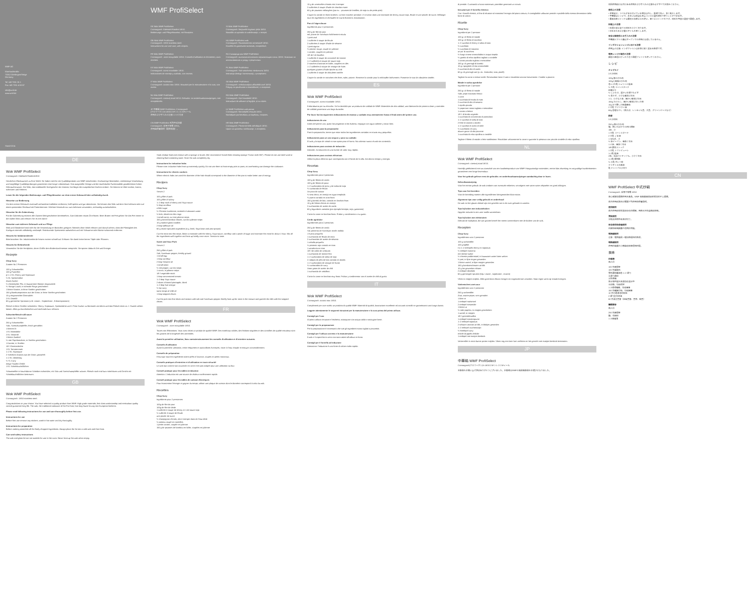WMF AG
Eberhardstraße
73312 Geislingen/Steige
Germany
Tel +49 7331 25 1
Fax +49 7331 4 53 87
info@wmf.de
www.wmf.de
Stand 0214
WMF ProfiSelect
DE Wok WMF ProfiSelect
Cromargan®: Edelstahl Rostfrei 18/10.
Bedienungs- und Pflegehinweise, mit Rezepten.
SI Wok WMF ProfiSelect
Cromargan®: Nerjaveče legirano jeklo 18/10.
Navodila za uporabo in vzdrževanje, z recepti.
GB Wok WMF ProfiSelect
Cromargan®: 18/10 stainless steel.
Instructions for use and care, with recipes.
HU WMF ProfiSelect wok
Cromargan®: Rozsdamentes nemesacél 18/10.
Kezelési és gondozási tanácsok, receptekkel.
FR Wok WMF ProfiSelect
Cromargan® : acier inoxydable 18/10. Conseils d'utilisation et d'entretien, avec recettes.
RU Сковорода вок WMF ProfiSelect
Cromargan®: высококачественная нержавеющая сталь 18/10. Указания по использованию и уходу, с рецептами.
ES Wok WMF ProfiSelect
Cromargan®: acero inoxidable 18/10.
Indicaciones de manejo y cuidado, con recetas.
PL Wok WMF ProfiSelect
Cromargan®: Stal szlachetna nierdzewna 18/10.
Instrukcja obsługi i konserwacji, z przepisami.
IT Wok WMF ProfiSelect
Cromargan®: acciaio inox 18/10. Istruzioni per la manutenzione e la cura, con ricette.
SK Wok WMF ProfiSelect
Cromargan®: nehrdzavejúca ušľachtilá oceľ 18/10.
Pokyny na používanie a starostlivosť, s receptami.
NL Wok WMF ProfiSelect
Cromargan®: roestvrij staal 18/10. Gebruiks- en onderhoudsaanwijzingen, met receptideeën.
RO Wok WMF ProfiSelect
Cromargan®: Oțel inoxidabil 18/10.
Instrucțiuni de utilizare și îngrijire, și cu rețete.
JP 中華鍋 WMF ProfiSelect. Cromargan®
(クロマーガン)®:18/10ステンレススティール
使用および手入れの注意 レシピ付き
LV WMF ProfiSelect wok panna
Cromargan®: Nerūsējošs tērauds 18/10.
Norādījumi par lietošanu un kopšanu, receptes.
CN WMF ProfiSelect 系列中式炒鍋
Cromargan®: 采用不锈钢 18/10。
使用與保養說明（配帶食譜）。
HR Wok WMF ProfiSelect
Cromargan®: Plemeniti čelik nehrđajući 18/10.
Upute za upotrebu i održavanje, s receptima.
DE
Wok WMF ProfiSelect
Cromargan®: Edelstahl Rostfrei18/10
Herzlichen Glückwunsch zu Ihrer Wahl. Sie haben sich für ein Qualitätsprodukt von WMF entschieden. Hochwertige Materialien, erstklassige Verarbeitung und sorgfältige Qualitätsprüfungen garantieren eine lange Lebensdauer. Das ausgereifte Design und die durchdachte Funktionalität gewährleisten hohen Gebrauchsnutzen. Der Wok, das traditionelle Kochgeschirr der Asiaten, hat längst die europäischen Küchen erobert. Sie können im Wok kochen, braten, schmoren und frittieren.
Lesen Sie die folgenden Bedienungs- und Pflegehinweise vor dem ersten Gebrauch bitte vollständig durch.
Hinweise zur Bedienung
Vor dem ersten Gebrauch eventuell vorhandene Aufkleber entfernen, heiß spülen und gut abtrocknen. Sie können den Wok auf dem Herd erhitzen oder auf einem passenden Rechaud mit Pastenbrenner. Höchste Heizstufe nur zum Anheizen verwenden, rechtzeitig zurückschalten.
Hinweise für die Zubereitung
Für die Zubereitung müssen alle Zutaten kleingeschnitten bereitstehen. Zum Anbraten etwas Öl erhitzen. Beim Braten mit Fett geben Sie das Fett immer in den kalten Wok und erhitzen Sie es erst dann!
Hinweise zum sicheren Gebrauch und zur Pflege
Wok und Glasdeckel sind nicht für die Verwendung im Backofen geeignet. Niemals ohne Inhalt erhitzen und darauf achten, dass die Flüssigkeit des Kochguts niemals vollständig verdampft. Festsitzende Speisereste aufweichen und mit Schwamm oder Bürste schonend entfernen.
Hinweis für Induktionsherde
Bitte beachten Sie: Induktionsherde heizen extrem schnell auf. Erhitzen Sie damit keine leeren Töpfe oder Pfannen.
Hinweis für Elektroherde
Verwenden Sie die Herdplatte, deren Größe dem Bodendurchmesser entspricht. Sie sparen dadurch Zeit und Energie.
Rezepte
Chop Suey
Zutaten für 2 Personen
100 g Schweinefilet
100 g Putenfilet
je 1–2 EL Sherry und Sojasauce
½ EL Speisestärke
etwas Zucker
½ chinesischer Pilz, in lauwarmem Wasser eingeweicht
½ Stange Lauch, in schmale Ringe geschnitten
1 kleine Karotte, in feine Streifen geschnitten
150 g Bambussprossen aus der Dose, in feine Streifen geschnitten
10 g eingeweichte Glasnudeln
2 EL Distelöl
60 g gemischte Sprossen (z.B. Linsen-, Sojabohnen-, Erbsensprossen)
Fleisch in feine Streifen schneiden. Sherry, Sojasauce, Speisestärke und 1 Prise Zucker zu Marinade verrühren und das Fleisch darin ca. 1 Stunde ziehen lassen. Alles gut durchmischen und nochmals kurz erhitzen.
Schweinefleisch süß-sauer
Zutaten für 2 Personen
250 g Schweinefilet
Salz, Szetschuanpfeffer, frisch gemahlen
1 kleines Ei
1 EL Maisstärke
2 EL Sesamöl
1 kleine Zwiebel
½ rote Paprikaschote, in Streifen geschnitten
1 Karotte, in Streifen
1/8 l Gemüsebrühe
1 EL Tomatenmark
1–2 EL Sojasauce
2 Scheiben Ananas aus der Dose, gewürfelt
1–2 EL Obstessig
½ TL Curry
einige Tropfen Chiliöl
1 EL Schnittlauchröllchen
Schweinefilet in hauchdünne Scheiben schneiden, mit Salz und Szetschuanpfeffer würzen. Fleisch noch mal kurz miterhitzen und Gericht mit Schnittlauchröllchen bestreuen.
GB
Wok WMF ProfiSelect
Cromargan®: 18/10 stainless steel.
Congratulations on your choice. You have selected a quality product from WMF. High grade materials, first class workmanship and meticulous quality control guarantee long life. The wok, the traditional cookware of the Far East, has long found its way into European kitchens.
Please read following instructions for use and care thoroughly before first use.
Instructions for use
Before first use remove any stickers, wash in hot water and dry thoroughly.
Instructions for preparation
Before cooking assemble all the finely chopped ingredients. Always place the fat into a cold wok and then heat.
Care and safety instructions
The wok and glass lid are not suitable for use in the oven. Never heat up the wok when empty.
Soak residue food and remove with a sponge or brush. (We recommend Scotch Brite cleaning sponge "Kratzt nicht 3M"). Please do not use steel wool or cleaning fluid containing sand. Store the wok completely dry.
Instructions for induction hobs
Please note: induction hobs heat up extremely quickly. Do not use them to heat empty pots or pans, as overheating can damage the cookware.
Instructions for electric cookers
Where electric hobs are used the diameter of the hob should correspond to the diameter of the pan to make better use of energy.
Recipes
Chop Suey
Serves 2
100 g fillet of pork
100 g fillet of turkey
1–2 tbsp each of sherry and Soya sauce
½ tbsp cornflour
a little sugar
½ Chinese mushroom, soaked in lukewarm water
½ leek, sliced into thin rings
1 small carrot, cut into julienne strips
150 g tinned bamboo shoots, cut into julienne strips
10 g soaked glass noodles
2 tbsp safflower oil
60 g mixed sprouted vegetables (e.g. lentil, Soya bean and pea sprouts)
Cut the meat into thin strips. Make a marinade with the sherry, Soya sauce, cornflour and a pinch of sugar and marinate the meat for about 1 hour. Mix all the ingredients well together and heat up briefly once more. Season to taste.
Sweet and Sour Pork
Serves 2
250 g fillet of pork
Salt, Szechwan pepper, freshly ground
1 small egg
1 tbsp cornflour
2 tbsp Sesame oil
1 small onion
½ red pepper, cut into strips
1 carrot, in julienne strips
1/8 l vegetable stock
1 tbsp concentrated tomato
1–2 tbsp Soya sauce
2 slices of tinned pineapple, diced
1–2 tbsp fruit vinegar
½ tsp curry
some drops of chilli oil
1 tbsp snipped chives
Cut the pork into fine slices and season with salt and Szechwan pepper. Briefly heat up the meat in the mixture and garnish the dish with the snipped chives.
FR
Wok WMF ProfiSelect
Cromargan® : acier inoxydable 18/10.
Toutes nos félicitations. Vous avez choisi un produit de qualité WMF. Des matériaux nobles, des finitions soignées et des contrôles de qualité minutieux sont les garants de la longévité des ustensiles.
Avant la première utilisation, lisez consciencieusement les conseils d'utilisation et d'entretien suivants.
Conseils d'utilisation
Avant la première utilisation, retirer étiquettes et autocollants éventuels, rincer à l'eau chaude et essuyer convenablement.
Conseils de préparation
Il faut que tous les ingrédients soient prêts à l'avance, coupés en petits morceaux.
Conseils pratiques d'entretien et d'utilisation en toute sécurité
Le wok tout comme son couvercle en verre n'est pas adapté pour une utilisation au four.
Conseil pratique pour les tables à induction
Attention: L'induction est une source de chaleur extrêmement rapide.
Conseil pratique pour les tables de cuisson électriques
Pour économiser l'énergie et gagner du temps, utiliser une plaque de cuisson dont le diamètre correspond à celui du wok.
Recettes
Chop Suey
Ingrédients pour 2 personnes
100g de filet de porc
100g de filet de dinde
1 cuillerée à soupe de sherry et 1 de sauce soja
½ cuillerée à soupe de fécule
une pincée de sucre
½ champignon chinois, mis à tremper dans de l'eau tiède
½ poireau coupé en rondelles
1 petite carotte, coupée en julienne
150 g de pousses de bambou en boîte, coupées en julienne
10 g de vermicelles chinois mis à tremper
2 cuillerées à soupe d'huile de chardon marie
60 g de pousses mélangées (par ex. : pousses de lentilles, de soja ou de petits pois)
Couper la viande en fines lanières. La faire macérer pendant 1 h environ dans une marinade de sherry, sauce soja, fécule et une pincée de sucre. Mélanger tous les ingrédients et réchauffer le tout brièvement. Assaisonner.
Porc à l'aigre-douce
Ingrédients pour 2 personnes
250 g de filet de porc
sel, poivre de Szechuan fraîchement moulu
1 petit œuf
1 cuillerée à soupe de fécule
2 cuillerées à soupe d'huile de sésame
1 petit oignon
½ poivron rouge, coupé en julienne
1 carotte, coupée en julienne
1/8 de l de bouillon
1 cuillerée à soupe de concentré de tomate
1–2 cuillerées à soupe de sauce soja
2 tranches d'ananas en boîte, coupées en dés
1–2 cuillerées à soupe de vinaigre de fruits
quelques gouttes d'huile épicée au chili
1 cuillerée à soupe de ciboulette ciselée
Couper la viande en tranches très fines, saler, poivrer. Remettre la viande pour la réchauffer brièvement. Parsemer le tout de ciboulette ciselée.
ES
Wok WMF ProfiSelect
Cromargan®: acero inoxidable 18/10.
Enhorabuena por su elección. Se ha decidido por un producto de calidad de WMF. Materiales de alta calidad, una fabricación de primera clase y controles de calidad garantizan una larga duración.
Por favor lea las siguientes indicaciones de manejo y cuidado muy atentamente hasta el final antes del primer uso.
Indicaciones de uso
Antes del primer uso, quitar las pegatinas si las hubiera, enjuagar con agua caliente y secar bien.
Indicaciones para la preparación
Para la preparación, tienen que estar todos los ingredientes cortados en trozos muy pequeños.
Indicaciones para un uso seguro y para su cuidado
El wok y la tapa de cristal no son aptos para el horno. No calentar nunca el wok sin contenido.
Indicaciones para cocinas de inducción
Atención: la inducción es una fuente de calor muy rápida.
Indicaciones para cocinas eléctricas
Utilice la placa eléctrica que corresponda con el fondo de la olla. Así ahorra tiempo y energía.
Recetas
Chop Suey
Ingredientes para 2 personas:
100 g de filetes de cerdo
100 g de filetes de pavo
1–2 cucharadas de jerez y de salsa de soja
½ cucharada de fécula
Un poco de azúcar
½ seta china, en remojo en agua templada
½ puerro cortado en aros finos
150 g bambú de lata, cortado en lonchas finas
10 g de fideos chinos en remojo
2 cucharadas de aceite de cardo
60 g legumbres variadas (por ejemplo lentejas, soja, guisantes)
Cortar la carne en lonchas finas. Probar y condimentar a su gusto.
Cerdo agridulce
Ingredientes para 2 personas:
250 g de filetes de cerdo
Sal, pimienta de Szechuan recién molida
1 huevo pequeño
1 cucharada de fécula de maíz
2 cucharadas de aceite de sésamo
1 cebolla pequeña
½ pimiento rojo cortado en tiras
1 zanahoria en tiras
1/8 l de caldo de verduras
1 cucharada de tomate frito
1–2 cucharadas de salsa de soja
2 rodajas de piña de lata cortada en dados
1–2 cucharadas de vinagre de frutas
½ cucharadita de curry
Unas gotas de aceite de chili
1 cucharada de cebollino.
Cortar la carne en lonchas muy finas. Probar y condimentar con el aceite de chili al gusto.
IT
Wok WMF ProfiSelect
Cromargan®: acciaio inox 18/10.
Complimenti per aver scelto un prodotto di qualità WMF. Materiali di qualità, lavorazione eccellente ed accurati controlli ne garantiscono una lunga durata.
Leggete attentamente le seguenti istruzioni per la manutenzione e la cura prima del primo utilizzo.
Consigli per l'uso
Al primo utilizzo rimuovere l'etichetta, sciacquare con acqua calda e asciugare bene.
Consigli per la preparazione
Per la preparazione è necessario che tutti gli ingredienti siano tagliati a pezzettini.
Consigli per l'utilizzo corretto e la manutenzione
Il wok e il coperchio in vetro non sono adatti all'utilizzo in forno.
Consigli per il fornello ad induzione
Attenzione: l'induzione è una fonte di calore molto rapida.
di pentole. Cucinando a fuoco sostenuto, potrebbe generarsi un ronzio.
Istruzioni per il fornello elettrico
Con i fornelli elettrici, al fine di sfruttare al massimo l'energia del piano cottura, è consigliabile utilizzare pentole e padelle della stessa dimensione della fonte di calore.
Ricette
Chop Suey
Ingredienti per 2 persone
100 gr. di filetto di maiale
100 gr. di filetto di tacchino
1–2 cucchiai di sherry e salsa di soia
½ cucchiaio
½ cucchiaio di maizena
un po' di zucchero
½ fungo cinese ammorbidito in acqua tiepida
½ gambo di erba cipollina tagliato a rondelle
1 carota piccola tagliata a striscioline
150 gr. di germogli di bambù
10 gr. spaghetti di riso ammorbiditi
2 cucchiai di olio di cardo
60 gr. di germogli vari (p. es.: lenticchie, soia, piselli)
Tagliate la carne a strisce sottili. Rimescolate bene il tutto e riscaldate ancora brevemente. Condite a piacere.
Maiale in salsa agrodolce
Ingredienti per 2 persone
250 gr. di filetto di maiale
Sale, pepe macinato fresco
1 uovo
1 cucchiaio di fecola di mais
2 cucchiai di olio di sesamo
1 cipolla piccola
½ peperone rosso tagliato a striscioline
1 carota a fettine
1/8 l. di brodo vegetale
1 cucchiaio di concentrato di pomodoro
1–2 cucchiai di salsa di soia
2 fette di ananas a dadini
1–2 cucchiai di aceto di mele
½ cucchiaino di curry
alcune gocce di olio piccante
1 cucchiaio di erba cipollina a rondelle
Tagliate il filetto di maiale a fette sottilissime. Riscaldate velocemente la carne e guarnite la pietanza con piccole rondelle di erba cipollina.
NL
Wok WMF ProfiSelect
Cromargan®: roestvrij staal 18/10.
Hartelijk gefeliciteerd met uw aanschaf van een kwaliteitsproduct van WMF! Hoogwaardige materialen, eerste klas afwerking en zorgvuldige kwaliteitstesten garanderen een lange levensduur.
Voor het gebruik gelieve eerst de gebruiks- en onderhoudsaanwijzingen aandachtig door te lezen.
Gebruiksaanwijzing
Voor het eerste gebruik de wok ontdoen van eventuele etiketten; vervolgens met warm water afspoelen en goed afdrogen.
Tips voor het bereiden
Voor de bereiding moeten alle ingrediënten kleingesneden klaar staan.
Algemene tips voor veilig gebruik en onderhoud
De wok en het glazen deksel zijn niet geschikt om in de oven gebruikt te worden.
Tips bij koken met inductiekoken
Opgelet: inductie is een zeer snelle warmtebron.
Tips bij koken met elektriciteit
Gebruik de kookplaat, die wat grootte betreft het meest overeenkomt met de bodem van de wok.
Recepten
Chop Suey
Ingrediënten voor 2 personen
100 g varkensfilet
100 g kipfilet
Ca 1–2 eetlepels sherry en sojasaus
½ eetlepel maïzena
een beetje suiker
½ chinese paddenstoel, in lauwwarm water laten weken
½ prei, in fijne ringen gesneden
1 kleine wortel, in fijne reepjes gesneden
150 g bamboescheuten uit blik
10 g los geweekte mihoen
2 eetlepel distelolie
60 g gemengde spruiten (bijv. Linzen-, sojabonen-, erwten)
Vlees in reepjes snijden. Alles goed door elkaar mengen en nogmaals kort verwitten. Naar eigen wens op smaak brengen.
Varkensvlees zoet-zuur
Ingrediënten voor 2 personen
250 g varkensfilet
Zout, zwarte peper, vers gemalen
1 klein ei
1 eetlepel maïsmeel
2 eetlepel sesamolie
1 kleine ui
½ rode paprika, in reepjes geschnitten
1 wortel, in reepjes
1/8 l groentebouillon
1 eetlepel tomatenpuree
1–2 eetlepel sojasaus
2 schijven ananas uit blik, in blokjes gesneden
1–2 eetlepel vruchtenazijn
½ theelepel curry
enkele druppels chiliolie
1 eetlepel met stukjes bieslook
Varkensfilet in mooi dunne parten snijden. Vlees nog een keer kort verhitten en het gerecht met stukjes bieslook bestrooien.
JP
中華鍋 WMF ProfiSelect
Cromargan®(クロマーガン)®:18/10ステンレススティール
本製品をお買い上げ頂きありがとうございました。お客様はWMFの高品質製品をお選びになりました。
初回使用前には次にある使用および手入れの注意を必ずすべてお読みください。
使用上の注意
• 使用前に、ラベルがまだ付いている場合は外し、熱湯で洗い、良く乾かします。
• 中華鍋はレンジで、あるいは適当な卓上コンロと固形燃料で使うことができます。
• 最高加熱スイッチは最初の加熱にのみ使い、直ぐにスイッチを下げ、材料を中度の温度で調理します。
料理上の注意
• 料理の前に全ての材料を小さく切ります。
• 炒めるために少量のオイルを熱くします。
安全な御使用とお手入れの注意
中華鍋とガラス蓋はオーブンでの使用には適していません。
インダクションレンジにおける注意
使用上の注意: インダクションは非常に速く温まる熱源です。
電気レンジの場合の注意
鍋底の直径にぴったり合う調理プレートを使ってください。
レシピ
チャプスイ
2人分材料
100g 豚のひれ肉
100g七面鳥のひれ肉
各1–2大匙 シェリーと醤油
½ 大匙 コーンスターチ
砂糖少々
½ しいたけ、温かいお湯でもどす
½ 長ネギ、小さな輪状に切る
1つ、小さな人参、細かい線状に切る
150g たけのこ、細かい線状に切った物
10g 水で戻した乾燥春雨
2 大匙 サフラワー油
60g 各種もやし（例えば、レンティル豆、大豆、グリーンピースなど）
酢豚
2人分材料
250 g 豚のひれ肉
塩、挽いたばかりの四川胡椒
1卵、小
1 大匙 コーンスターチ
2 大匙 ごま油
1 玉ねぎ、小
½ 赤ピーマン、細長く切る
1 人参、細長く切る
1/8l 野菜ストック
1 大匙 トマトピューレ
1–2匙 醤油
2枚、缶詰パイナップル、小さく切る
1–2匙 果物酢
½ 小匙 カレー粉
チリオイルを数滴
匙 チャイブの小切り
CN
WMF ProfiSelect 中式炒鍋
Cromargan®: 采用不锈钢 18/10
衷心感謝您選擇使用本產品。WMF 高質量產品始終是您的不二選擇。
首次使用前請充分閱讀下列使用和保養說明。
使用說明
首次使用前移除當前存在的標籤，用熱水沖洗並徹底擦乾。
烹飪說明
烹飪前須將所有食材切丁。
安全使用和保養說明
炒鍋和玻璃鍋蓋不適用於烤爐。
電陶爐說明
注意：電陶爐是一種加熱極快的熱源。
電熱爐說明
使用的爐盤大小應與底部直徑相匹配。
食譜
炒雜燴
兩人份
100 克豬裡脊
100 克雞胸肉
雪利酒和醬油各 1–2 湯勺
半湯勺澱粉
少許蔗糖
將半塊中國木耳浸泡在溫水中
半段蔥，切成環狀
1 小根胡蘿蔔，切成細條
150 克罐裝竹筍，切成細條
10 克已經浸泡的粉絲
2 湯勺紅花籽油
60 克混合豆苗（如扁豆苗、豆芽、豌豆）
糖醋裡脊
兩人份
250 克豬裡脊
鹽、花椒粉
1 小個雞蛋